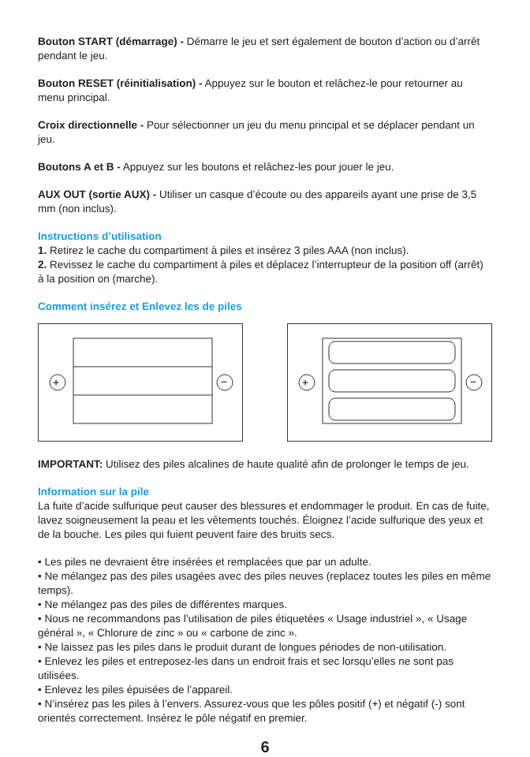Bouton START (démarrage) - Démarre le jeu et sert également de bouton d’action ou d’arrêt pendant le jeu.
Bouton RESET (réinitialisation) - Appuyez sur le bouton et relâchez-le pour retourner au menu principal.
Croix directionnelle - Pour sélectionner un jeu du menu principal et se déplacer pendant un jeu.
Boutons A et B - Appuyez sur les boutons et relâchez-les pour jouer le jeu.
AUX OUT (sortie AUX) - Utiliser un casque d’écoute ou des appareils ayant une prise de 3,5 mm (non inclus).
Instructions d’utilisation
1. Retirez le cache du compartiment à piles et insérez 3 piles AAA (non inclus).
2. Revissez le cache du compartiment à piles et déplacez l’interrupteur de la position off (arrêt) à la position on (marche).
Comment insérez et Enlevez les de piles
+
−
+
−
IMPORTANT: Utilisez des piles alcalines de haute qualité afin de prolonger le temps de jeu.
Information sur la pile
La fuite d’acide sulfurique peut causer des blessures et endommager le produit. En cas de fuite, lavez soigneusement la peau et les vêtements touchés. Éloignez l’acide sulfurique des yeux et de la bouche. Les piles qui fuient peuvent faire des bruits secs.
• Les piles ne devraient être insérées et remplacées que par un adulte.
• Ne mélangez pas des piles usagées avec des piles neuves (replacez toutes les piles en même temps).
• Ne mélangez pas des piles de différentes marques.
• Nous ne recommandons pas l’utilisation de piles étiquetées « Usage industriel », « Usage général », « Chlorure de zinc » ou « carbone de zinc ».
• Ne laissez pas les piles dans le produit durant de longues périodes de non-utilisation.
• Enlevez les piles et entreposez-les dans un endroit frais et sec lorsqu’elles ne sont pas utilisées.
• Enlevez les piles épuisées de l’appareil.
• N’insérez pas les piles à l’envers. Assurez-vous que les pôles positif (+) et négatif (-) sont orientés correctement. Insérez le pôle négatif en premier.
6